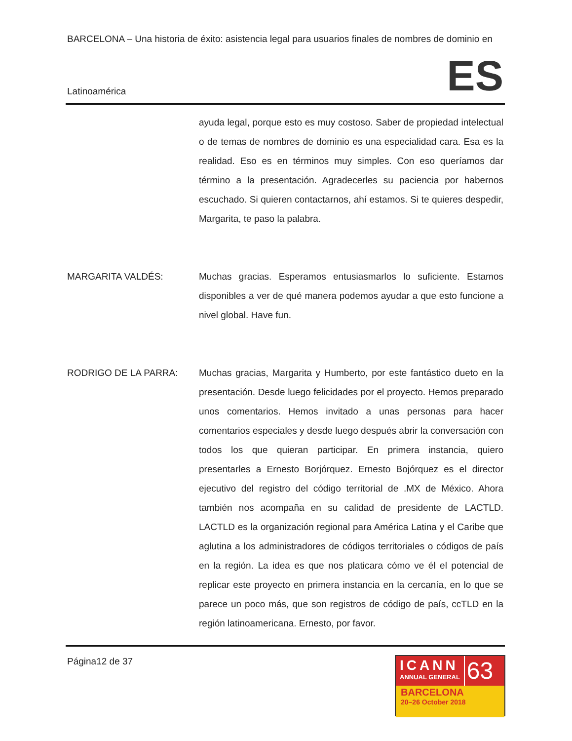BARCELONA – Una historia de éxito: asistencia legal para usuarios finales de nombres de dominio en
Latinoamérica ES
ayuda legal, porque esto es muy costoso. Saber de propiedad intelectual o de temas de nombres de dominio es una especialidad cara. Esa es la realidad. Eso es en términos muy simples. Con eso queríamos dar término a la presentación. Agradecerles su paciencia por habernos escuchado. Si quieren contactarnos, ahí estamos. Si te quieres despedir, Margarita, te paso la palabra.
MARGARITA VALDÉS: Muchas gracias. Esperamos entusiasmarlos lo suficiente. Estamos disponibles a ver de qué manera podemos ayudar a que esto funcione a nivel global. Have fun.
RODRIGO DE LA PARRA: Muchas gracias, Margarita y Humberto, por este fantástico dueto en la presentación. Desde luego felicidades por el proyecto. Hemos preparado unos comentarios. Hemos invitado a unas personas para hacer comentarios especiales y desde luego después abrir la conversación con todos los que quieran participar. En primera instancia, quiero presentarles a Ernesto Borjórquez. Ernesto Bojórquez es el director ejecutivo del registro del código territorial de .MX de México. Ahora también nos acompaña en su calidad de presidente de LACTLD. LACTLD es la organización regional para América Latina y el Caribe que aglutina a los administradores de códigos territoriales o códigos de país en la región. La idea es que nos platicara cómo ve él el potencial de replicar este proyecto en primera instancia en la cercanía, en lo que se parece un poco más, que son registros de código de país, ccTLD en la región latinoamericana. Ernesto, por favor.
Página12 de 37
ICANN
ANNUAL GENERAL
63
BARCELONA
20–26 October 2018